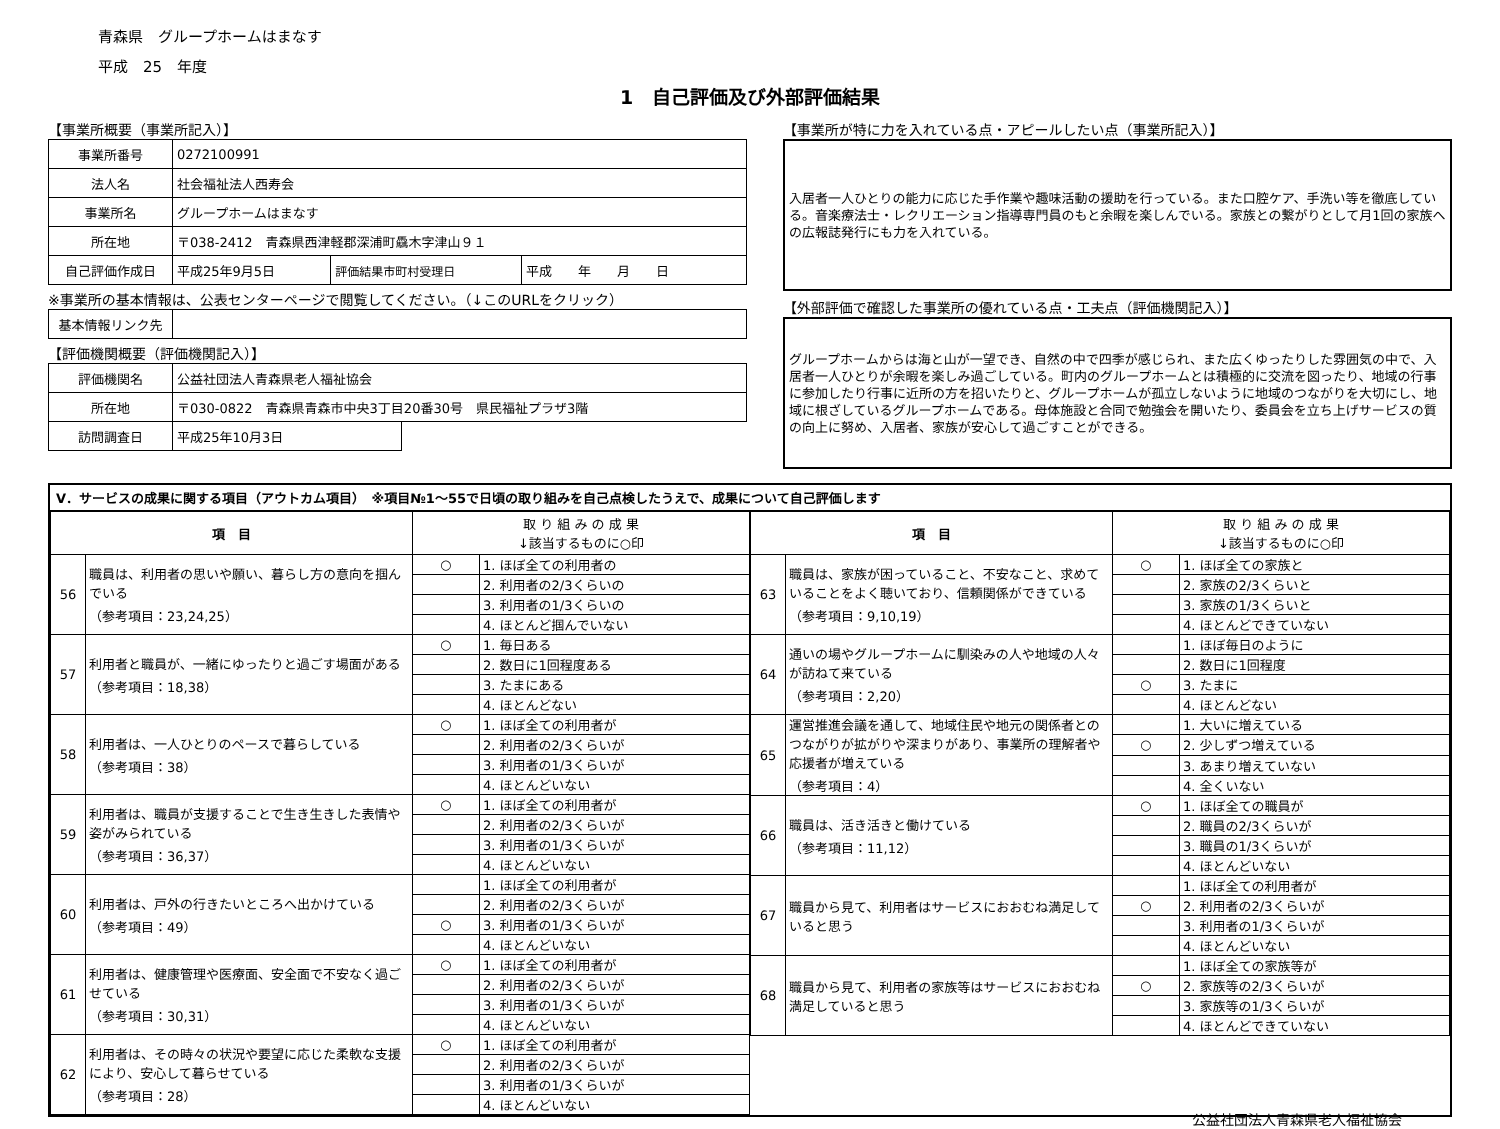青森県　グループホームはまなす
平成　25　年度
1　自己評価及び外部評価結果
【事業所概要（事業所記入）】
| 事業所番号 | 0272100991 | | |
| 法人名 | 社会福祉法人西寿会 | | |
| 事業所名 | グループホームはまなす | | |
| 所在地 | 〒038-2412 青森県西津軽郡深浦町驫木字津山９１ | | |
| 自己評価作成日 | 平成25年9月5日 | 評価結果市町村受理日 | 平成 年 月 日 |
※事業所の基本情報は、公表センターページで閲覧してください。（↓このURLをクリック）
| 基本情報リンク先 | |
【評価機関概要（評価機関記入）】
| 評価機関名 | 公益社団法人青森県老人福祉協会 | |
| 所在地 | 〒030-0822 青森県青森市中央3丁目20番30号 県民福祉プラザ3階 | |
| 訪問調査日 | 平成25年10月3日 | |
【事業所が特に力を入れている点・アピールしたい点（事業所記入）】
入居者一人ひとりの能力に応じた手作業や趣味活動の援助を行っている。また口腔ケア、手洗い等を徹底している。音楽療法士・レクリエーション指導専門員のもと余暇を楽しんでいる。家族との繋がりとして月1回の家族への広報誌発行にも力を入れている。
【外部評価で確認した事業所の優れている点・工夫点（評価機関記入）】
グループホームからは海と山が一望でき、自然の中で四季が感じられ、また広くゆったりした雰囲気の中で、入居者一人ひとりが余暇を楽しみ過ごしている。町内のグループホームとは積極的に交流を図ったり、地域の行事に参加したり行事に近所の方を招いたりと、グループホームが孤立しないように地域のつながりを大切にし、地域に根ざしているグループホームである。母体施設と合同で勉強会を開いたり、委員会を立ち上げサービスの質の向上に努め、入居者、家族が安心して過ごすことができる。
Ⅴ．サービスの成果に関する項目（アウトカム項目）　※項目№1～55で日頃の取り組みを自己点検したうえで、成果について自己評価します
| 項 目 | | 取 り 組 み の 成 果 ↓該当するものに○印 | |
| --- | --- | --- | --- |
| 56 | 職員は、利用者の思いや願い、暮らし方の意向を掴んでいる （参考項目：23,24,25） | ○ | 1. ほぼ全ての利用者の |
| | | | 2. 利用者の2/3くらいの |
| | | | 3. 利用者の1/3くらいの |
| | | | 4. ほとんど掴んでいない |
| 57 | 利用者と職員が、一緒にゆったりと過ごす場面がある （参考項目：18,38） | ○ | 1. 毎日ある |
| | | | 2. 数日に1回程度ある |
| | | | 3. たまにある |
| | | | 4. ほとんどない |
| 58 | 利用者は、一人ひとりのペースで暮らしている （参考項目：38） | ○ | 1. ほぼ全ての利用者が |
| | | | 2. 利用者の2/3くらいが |
| | | | 3. 利用者の1/3くらいが |
| | | | 4. ほとんどいない |
| 59 | 利用者は、職員が支援することで生き生きした表情や姿がみられている （参考項目：36,37） | ○ | 1. ほぼ全ての利用者が |
| | | | 2. 利用者の2/3くらいが |
| | | | 3. 利用者の1/3くらいが |
| | | | 4. ほとんどいない |
| 60 | 利用者は、戸外の行きたいところへ出かけている （参考項目：49） | | 1. ほぼ全ての利用者が |
| | | | 2. 利用者の2/3くらいが |
| | | ○ | 3. 利用者の1/3くらいが |
| | | | 4. ほとんどいない |
| 61 | 利用者は、健康管理や医療面、安全面で不安なく過ごせている （参考項目：30,31） | ○ | 1. ほぼ全ての利用者が |
| | | | 2. 利用者の2/3くらいが |
| | | | 3. 利用者の1/3くらいが |
| | | | 4. ほとんどいない |
| 62 | 利用者は、その時々の状況や要望に応じた柔軟な支援により、安心して暮らせている （参考項目：28） | ○ | 1. ほぼ全ての利用者が |
| | | | 2. 利用者の2/3くらいが |
| | | | 3. 利用者の1/3くらいが |
| | | | 4. ほとんどいない |
| 項 目 | | 取 り 組 み の 成 果 ↓該当するものに○印 | |
| --- | --- | --- | --- |
| 63 | 職員は、家族が困っていること、不安なこと、求めていることをよく聴いており、信頼関係ができている （参考項目：9,10,19） | ○ | 1. ほぼ全ての家族と |
| | | | 2. 家族の2/3くらいと |
| | | | 3. 家族の1/3くらいと |
| | | | 4. ほとんどできていない |
| 64 | 通いの場やグループホームに馴染みの人や地域の人々が訪ねて来ている （参考項目：2,20） | | 1. ほぼ毎日のように |
| | | | 2. 数日に1回程度 |
| | | ○ | 3. たまに |
| | | | 4. ほとんどない |
| 65 | 運営推進会議を通して、地域住民や地元の関係者とのつながりが拡がりや深まりがあり、事業所の理解者や応援者が増えている （参考項目：4） | | 1. 大いに増えている |
| | | ○ | 2. 少しずつ増えている |
| | | | 3. あまり増えていない |
| | | | 4. 全くいない |
| 66 | 職員は、活き活きと働けている （参考項目：11,12） | ○ | 1. ほぼ全ての職員が |
| | | | 2. 職員の2/3くらいが |
| | | | 3. 職員の1/3くらいが |
| | | | 4. ほとんどいない |
| 67 | 職員から見て、利用者はサービスにおおむね満足していると思う | | 1. ほぼ全ての利用者が |
| | | ○ | 2. 利用者の2/3くらいが |
| | | | 3. 利用者の1/3くらいが |
| | | | 4. ほとんどいない |
| 68 | 職員から見て、利用者の家族等はサービスにおおむね満足していると思う | | 1. ほぼ全ての家族等が |
| | | ○ | 2. 家族等の2/3くらいが |
| | | | 3. 家族等の1/3くらいが |
| | | | 4. ほとんどできていない |
公益社団法人青森県老人福祉協会